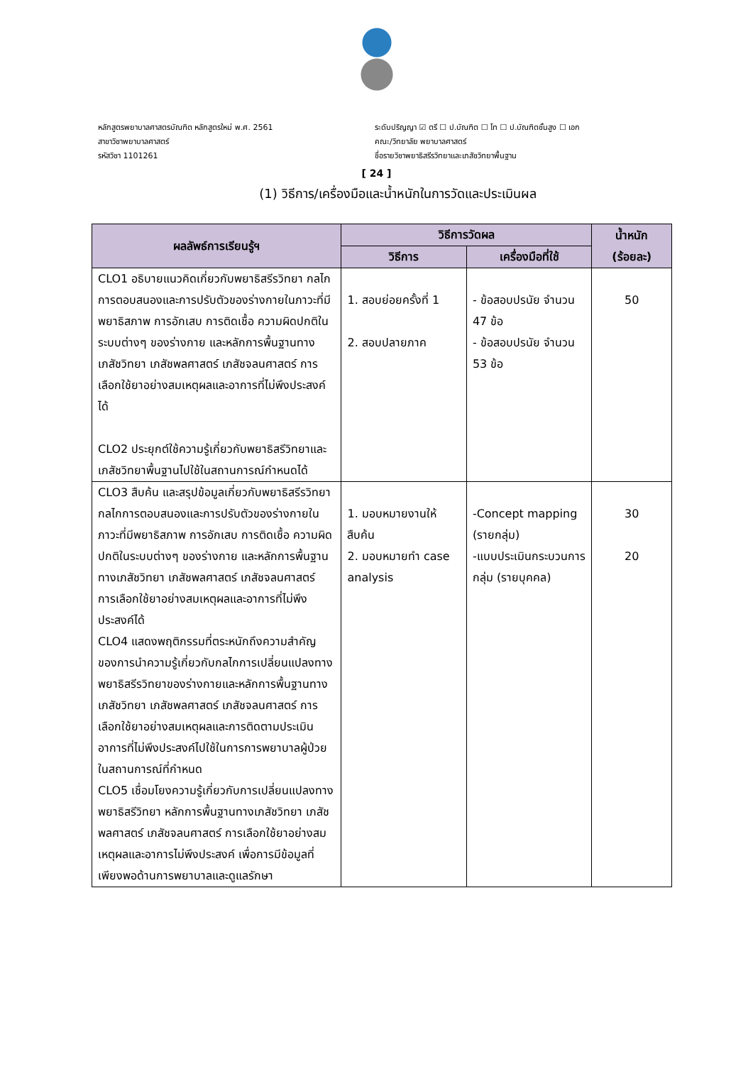หลักสูตรพยาบาลศาสตรบัณฑิต หลักสูตรใหม่ พ.ศ. 2561
สาขาวิชาพยาบาลศาสตร์
รหัสวิชา 1101261
ระดับปริญญา ☑ ตรี ☐ ป.บัณฑิต ☐ โท ☐ ป.บัณฑิตชั้นสูง ☐ เอก
คณะ/วิทยาลัย พยาบาลศาสตร์
ชื่อรายวิชาพยาธิสรีรวิทยาและเภสัชวิทยาพื้นฐาน
[ 24 ]
(1) วิธีการ/เครื่องมือและน้ำหนักในการวัดและประเมินผล
| ผลลัพธ์การเรียนรู้ฯ | วิธีการวัดผล | | น้ำหนัก (ร้อยละ) |
| --- | --- | --- | --- |
| | วิธีการ | เครื่องมือที่ใช้ | |
| CLO1 อธิบายแนวคิดเกี่ยวกับพยาธิสรีรวิทยา กลไกการตอบสนองและการปรับตัวของร่างกายในภาวะที่มีพยาธิสภาพ การอักเสบ การติดเชื้อ ความผิดปกติในระบบต่างๆ ของร่างกาย และหลักการพื้นฐานทางเภสัชวิทยา เภสัชพลศาสตร์ เภสัชจลนศาสตร์ การเลือกใช้ยาอย่างสมเหตุผลและอาการที่ไม่พึงประสงค์ได้ CLO2 ประยุกต์ใช้ความรู้เกี่ยวกับพยาธิสรีวิทยาและเภสัชวิทยาพื้นฐานไปใช้ในสถานการณ์กำหนดได้ | 1. สอบย่อยครั้งที่ 1 2. สอบปลายภาค | - ข้อสอบปรนัย จำนวน 47 ข้อ - ข้อสอบปรนัย จำนวน 53 ข้อ | 50 |
| CLO3 สืบค้น และสรุปข้อมูลเกี่ยวกับพยาธิสรีรวิทยา กลไกการตอบสนองและการปรับตัวของร่างกายในภาวะที่มีพยาธิสภาพ การอักเสบ การติดเชื้อ ความผิดปกติในระบบต่างๆ ของร่างกาย และหลักการพื้นฐานทางเภสัชวิทยา เภสัชพลศาสตร์ เภสัชจลนศาสตร์ การเลือกใช้ยาอย่างสมเหตุผลและอาการที่ไม่พึงประสงค์ได้ CLO4 แสดงพฤติกรรมที่ตระหนักถึงความสำคัญของการนำความรู้เกี่ยวกับกลไกการเปลี่ยนแปลงทางพยาธิสรีรวิทยาของร่างกายและหลักการพื้นฐานทางเภสัชวิทยา เภสัชพลศาสตร์ เภสัชจลนศาสตร์ การเลือกใช้ยาอย่างสมเหตุผลและการติดตามประเมินอาการที่ไม่พึงประสงค์ไปใช้ในการการพยาบาลผู้ป่วยในสถานการณ์ที่กำหนด CLO5 เชื่อมโยงความรู้เกี่ยวกับการเปลี่ยนแปลงทางพยาธิสรีวิทยา หลักการพื้นฐานทางเภสัชวิทยา เภสัชพลศาสตร์ เภสัชจลนศาสตร์ การเลือกใช้ยาอย่างสมเหตุผลและอาการไม่พึงประสงค์ เพื่อการมีข้อมูลที่เพียงพอด้านการพยาบาลและดูแลรักษา | 1. มอบหมายงานให้สืบค้น 2. มอบหมายทำ case analysis | -Concept mapping (รายกลุ่ม) -แบบประเมินกระบวนการกลุ่ม (รายบุคคล) | 30 20 |